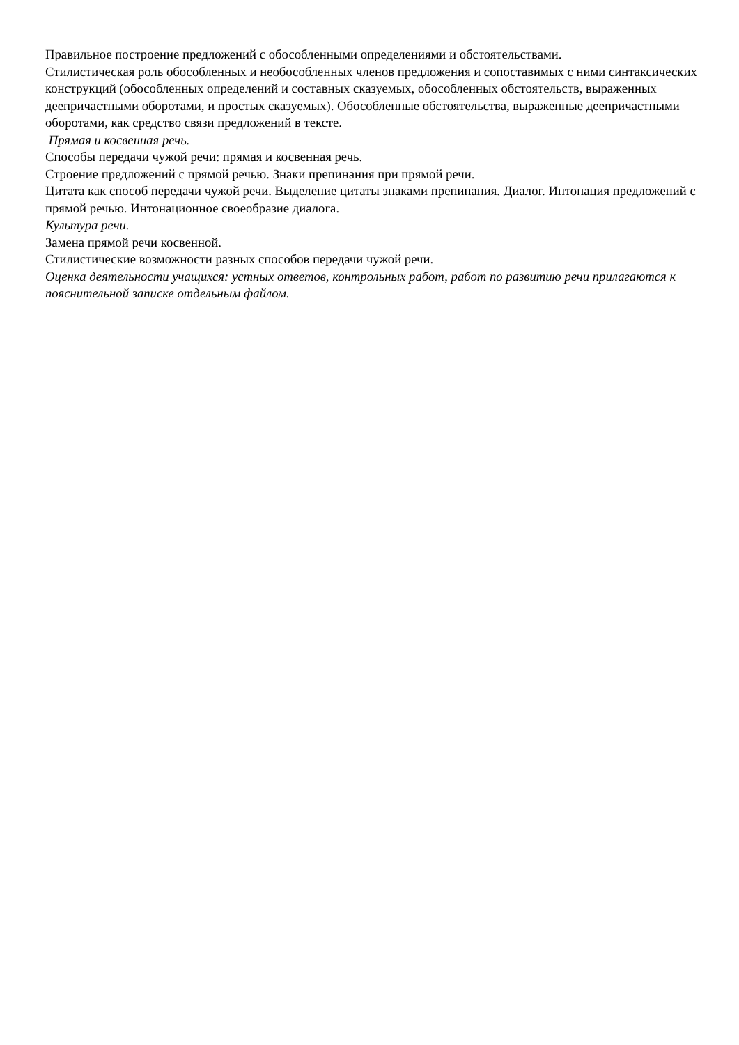Правильное построение предложений с обособленными определениями и обстоятельствами.
Стилистическая роль обособленных и необособленных членов предложения и сопоставимых с ними синтаксических конструкций (обособленных определений и составных сказуемых, обособленных обстоятельств, выраженных деепричастными оборотами, и простых сказуемых). Обособленные обстоятельства, выраженные деепричастными оборотами, как средство связи предложений в тексте.
Прямая и косвенная речь.
Способы передачи чужой речи: прямая и косвенная речь.
Строение предложений с прямой речью. Знаки препинания при прямой речи.
Цитата как способ передачи чужой речи. Выделение цитаты знаками препинания. Диалог. Интонация предложений с прямой речью. Интонационное своеобразие диалога.
Культура речи.
Замена прямой речи косвенной.
Стилистические возможности разных способов передачи чужой речи.
Оценка деятельности учащихся: устных ответов, контрольных работ, работ по развитию речи прилагаются к пояснительной записке отдельным файлом.